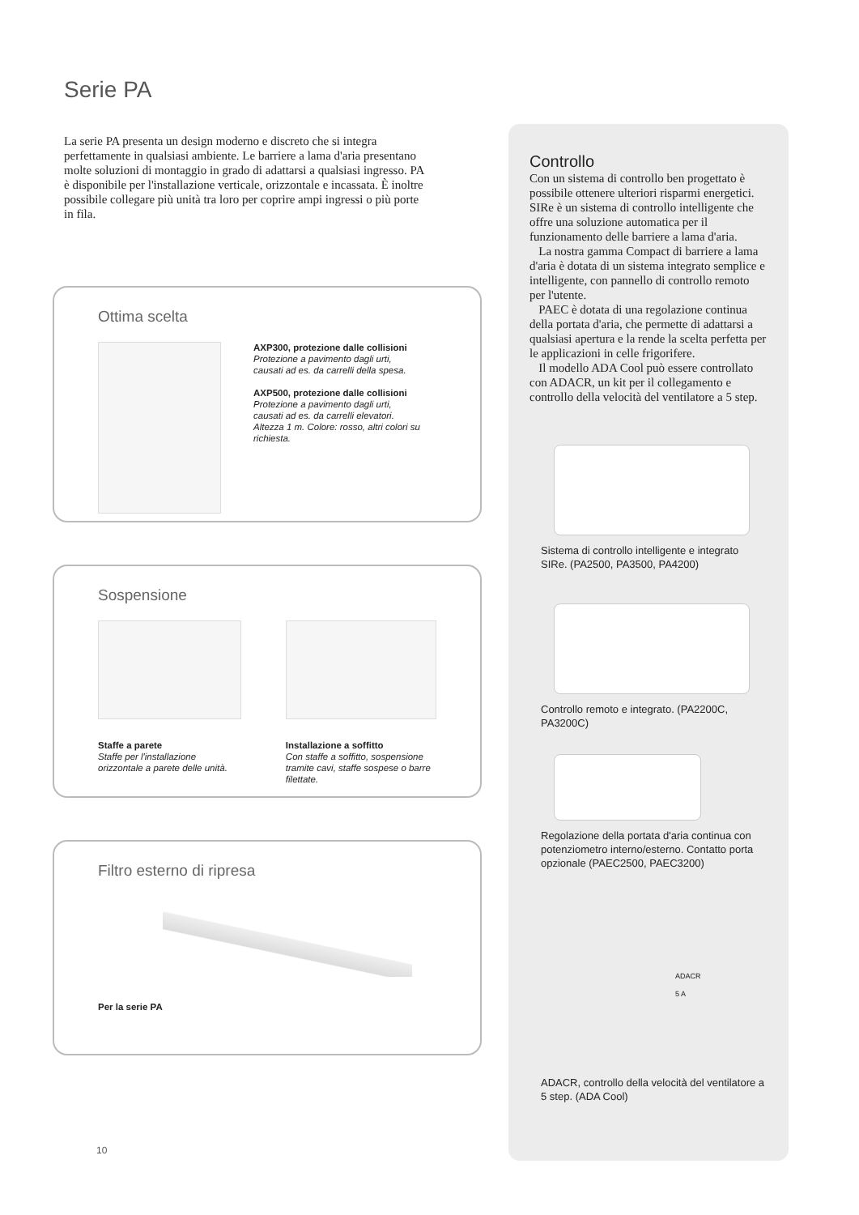Serie PA
La serie PA presenta un design moderno e discreto che si integra perfettamente in qualsiasi ambiente. Le barriere a lama d'aria presentano molte soluzioni di montaggio in grado di adattarsi a qualsiasi ingresso. PA è disponibile per l'installazione verticale, orizzontale e incassata. È inoltre possibile collegare più unità tra loro per coprire ampi ingressi o più porte in fila.
Ottima scelta
AXP300, protezione dalle collisioni
Protezione a pavimento dagli urti, causati ad es. da carrelli della spesa.
AXP500, protezione dalle collisioni
Protezione a pavimento dagli urti, causati ad es. da carrelli elevatori. Altezza 1 m. Colore: rosso, altri colori su richiesta.
Sospensione
Staffe a parete
Staffe per l'installazione orizzontale a parete delle unità.
Installazione a soffitto
Con staffe a soffitto, sospensione tramite cavi, staffe sospese o barre filettate.
Filtro esterno di ripresa
Per la serie PA
10
Controllo
Con un sistema di controllo ben progettato è possibile ottenere ulteriori risparmi energetici. SIRe è un sistema di controllo intelligente che offre una soluzione automatica per il funzionamento delle barriere a lama d'aria.
La nostra gamma Compact di barriere a lama d'aria è dotata di un sistema integrato semplice e intelligente, con pannello di controllo remoto per l'utente.
PAEC è dotata di una regolazione continua della portata d'aria, che permette di adattarsi a qualsiasi apertura e la rende la scelta perfetta per le applicazioni in celle frigorifere.
Il modello ADA Cool può essere controllato con ADACR, un kit per il collegamento e controllo della velocità del ventilatore a 5 step.
Sistema di controllo intelligente e integrato SIRe. (PA2500, PA3500, PA4200)
Controllo remoto e integrato. (PA2200C, PA3200C)
Regolazione della portata d'aria continua con potenziometro interno/esterno. Contatto porta opzionale (PAEC2500, PAEC3200)
ADACR
5 A
ADACR, controllo della velocità del ventilatore a 5 step. (ADA Cool)